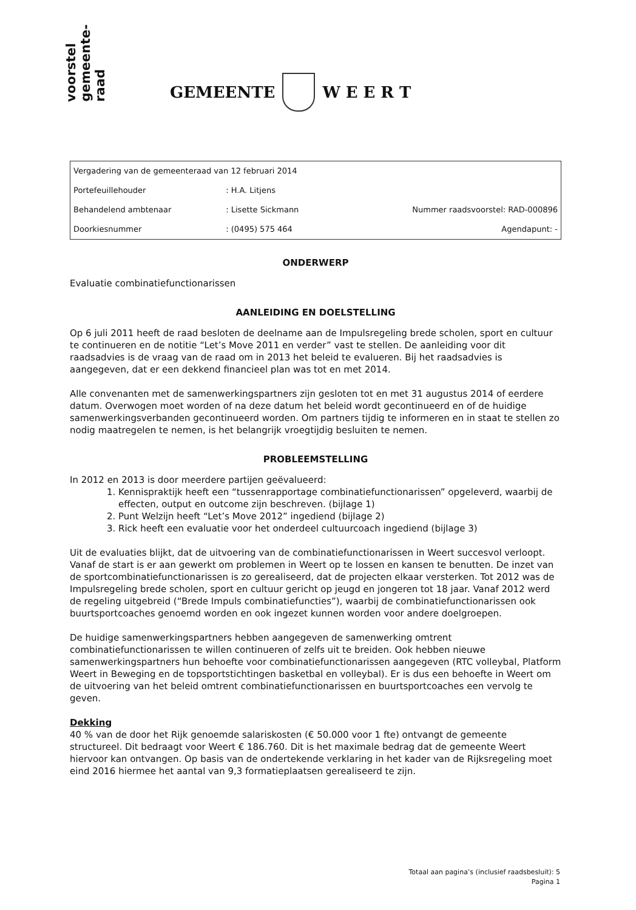voorstel
gemeente-
raad
GEMEENTE W E E R T
| Vergadering van de gemeenteraad van 12 februari 2014 | | |
| Portefeuillehouder | : H.A. Litjens | |
| Behandelend ambtenaar | : Lisette Sickmann | Nummer raadsvoorstel: RAD-000896 |
| Doorkiesnummer | : (0495) 575 464 | Agendapunt: - |
ONDERWERP
Evaluatie combinatiefunctionarissen
AANLEIDING EN DOELSTELLING
Op 6 juli 2011 heeft de raad besloten de deelname aan de Impulsregeling brede scholen, sport en cultuur te continueren en de notitie “Let’s Move 2011 en verder” vast te stellen. De aanleiding voor dit raadsadvies is de vraag van de raad om in 2013 het beleid te evalueren. Bij het raadsadvies is aangegeven, dat er een dekkend financieel plan was tot en met 2014.
Alle convenanten met de samenwerkingspartners zijn gesloten tot en met 31 augustus 2014 of eerdere datum. Overwogen moet worden of na deze datum het beleid wordt gecontinueerd en of de huidige samenwerkingsverbanden gecontinueerd worden. Om partners tijdig te informeren en in staat te stellen zo nodig maatregelen te nemen, is het belangrijk vroegtijdig besluiten te nemen.
PROBLEEMSTELLING
In 2012 en 2013 is door meerdere partijen geëvalueerd:
1. Kennispraktijk heeft een “tussenrapportage combinatiefunctionarissen” opgeleverd, waarbij de effecten, output en outcome zijn beschreven. (bijlage 1)
2. Punt Welzijn heeft “Let’s Move 2012” ingediend (bijlage 2)
3. Rick heeft een evaluatie voor het onderdeel cultuurcoach ingediend (bijlage 3)
Uit de evaluaties blijkt, dat de uitvoering van de combinatiefunctionarissen in Weert succesvol verloopt. Vanaf de start is er aan gewerkt om problemen in Weert op te lossen en kansen te benutten. De inzet van de sportcombinatiefunctionarissen is zo gerealiseerd, dat de projecten elkaar versterken. Tot 2012 was de Impulsregeling brede scholen, sport en cultuur gericht op jeugd en jongeren tot 18 jaar. Vanaf 2012 werd de regeling uitgebreid (“Brede Impuls combinatiefuncties”), waarbij de combinatiefunctionarissen ook buurtsportcoaches genoemd worden en ook ingezet kunnen worden voor andere doelgroepen.
De huidige samenwerkingspartners hebben aangegeven de samenwerking omtrent combinatiefunctionarissen te willen continueren of zelfs uit te breiden. Ook hebben nieuwe samenwerkingspartners hun behoefte voor combinatiefunctionarissen aangegeven (RTC volleybal, Platform Weert in Beweging en de topsportstichtingen basketbal en volleybal). Er is dus een behoefte in Weert om de uitvoering van het beleid omtrent combinatiefunctionarissen en buurtsportcoaches een vervolg te geven.
Dekking
40 % van de door het Rijk genoemde salariskosten (€ 50.000 voor 1 fte) ontvangt de gemeente structureel. Dit bedraagt voor Weert € 186.760. Dit is het maximale bedrag dat de gemeente Weert hiervoor kan ontvangen. Op basis van de ondertekende verklaring in het kader van de Rijksregeling moet eind 2016 hiermee het aantal van 9,3 formatieplaatsen gerealiseerd te zijn.
Totaal aan pagina’s (inclusief raadsbesluit): 5
Pagina 1